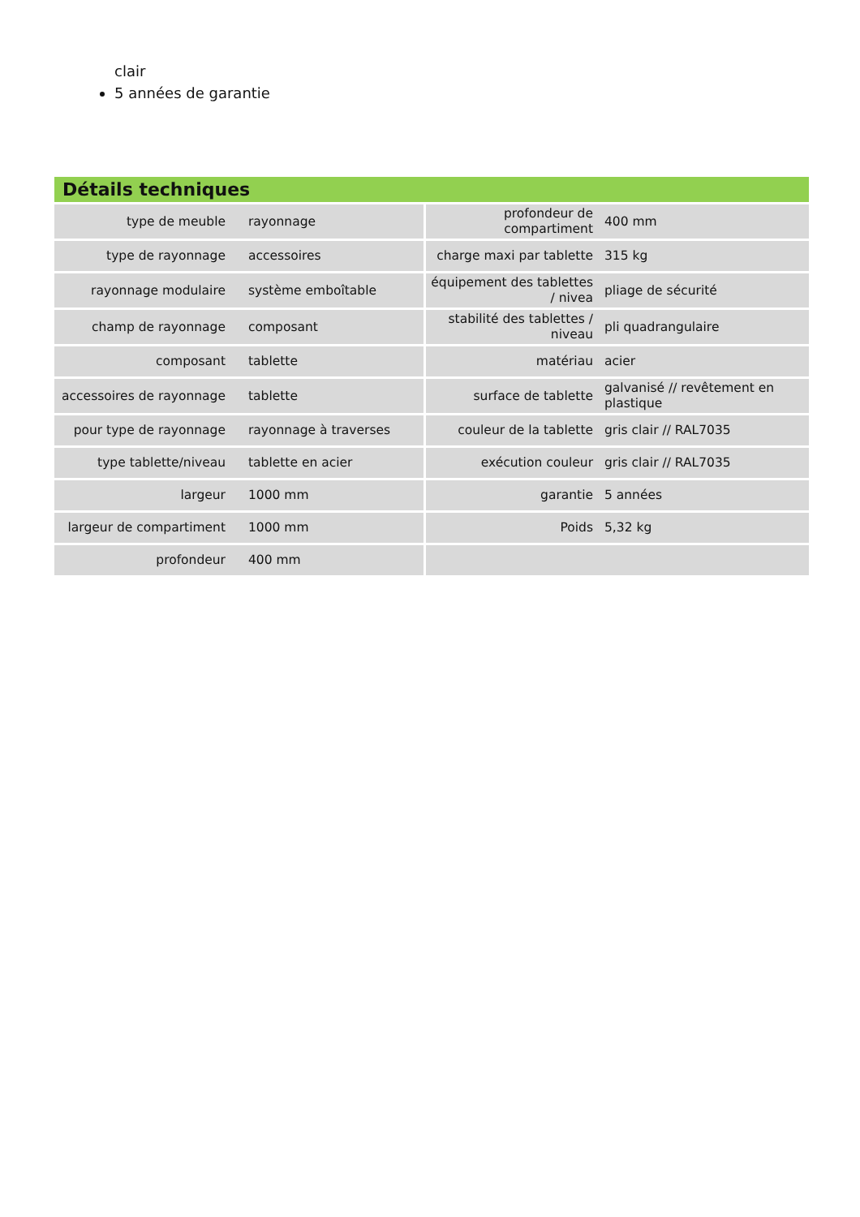clair
5 années de garantie
Détails techniques
| type de meuble | rayonnage | profondeur de compartiment | 400 mm |
| type de rayonnage | accessoires | charge maxi par tablette | 315 kg |
| rayonnage modulaire | système emboîtable | équipement des tablettes / nivea | pliage de sécurité |
| champ de rayonnage | composant | stabilité des tablettes / niveau | pli quadrangulaire |
| composant | tablette | matériau | acier |
| accessoires de rayonnage | tablette | surface de tablette | galvanisé // revêtement en plastique |
| pour type de rayonnage | rayonnage à traverses | couleur de la tablette | gris clair // RAL7035 |
| type tablette/niveau | tablette en acier | exécution couleur | gris clair // RAL7035 |
| largeur | 1000 mm | garantie | 5 années |
| largeur de compartiment | 1000 mm | Poids | 5,32 kg |
| profondeur | 400 mm | | |